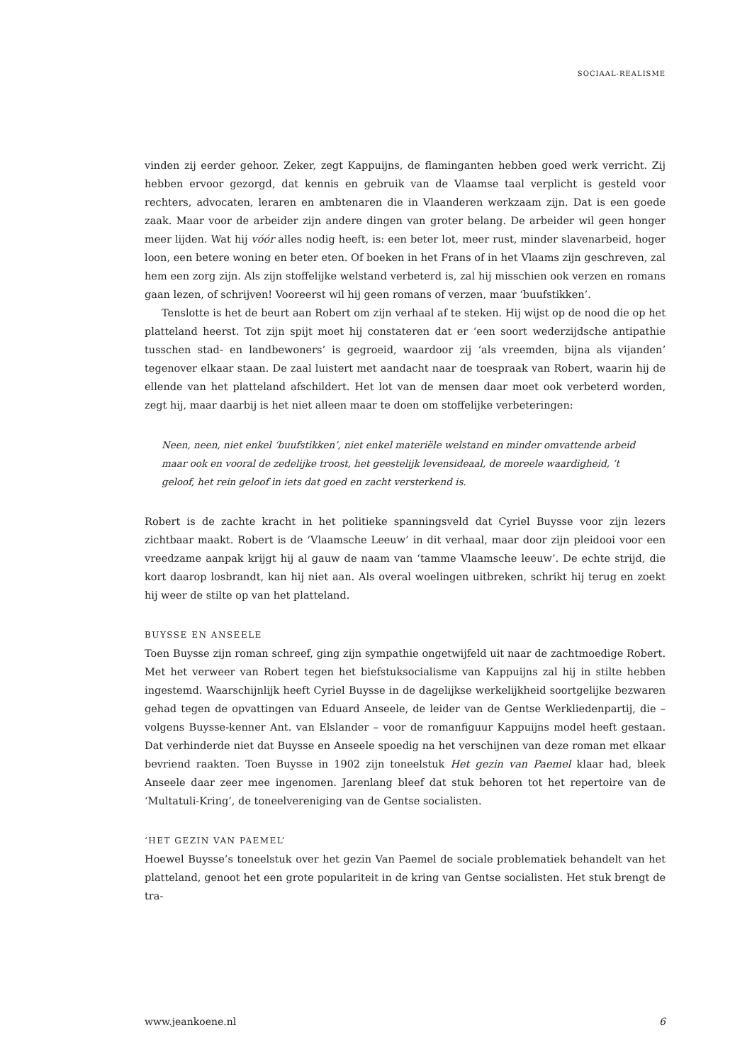SOCIAAL-REALISME
vinden zij eerder gehoor. Zeker, zegt Kappuijns, de flaminganten hebben goed werk verricht. Zij hebben ervoor gezorgd, dat kennis en gebruik van de Vlaamse taal verplicht is gesteld voor rechters, advocaten, leraren en ambtenaren die in Vlaanderen werkzaam zijn. Dat is een goede zaak. Maar voor de arbeider zijn andere dingen van groter belang. De arbeider wil geen honger meer lijden. Wat hij vóór alles nodig heeft, is: een beter lot, meer rust, minder slavenarbeid, hoger loon, een betere woning en beter eten. Of boeken in het Frans of in het Vlaams zijn geschreven, zal hem een zorg zijn. Als zijn stoffelijke welstand verbeterd is, zal hij misschien ook verzen en romans gaan lezen, of schrijven! Vooreerst wil hij geen romans of verzen, maar ‘buufstikken’.
Tenslotte is het de beurt aan Robert om zijn verhaal af te steken. Hij wijst op de nood die op het platteland heerst. Tot zijn spijt moet hij constateren dat er ‘een soort wederzijdsche antipathie tusschen stad- en landbewoners’ is gegroeid, waardoor zij ‘als vreemden, bijna als vijanden’ tegenover elkaar staan. De zaal luistert met aandacht naar de toespraak van Robert, waarin hij de ellende van het platteland afschildert. Het lot van de mensen daar moet ook verbeterd worden, zegt hij, maar daarbij is het niet alleen maar te doen om stoffelijke verbeteringen:
Neen, neen, niet enkel ‘buufstikken’, niet enkel materiële welstand en minder omvattende arbeid maar ook en vooral de zedelijke troost, het geestelijk levensideaal, de moreele waardigheid, ’t geloof, het rein geloof in iets dat goed en zacht versterkend is.
Robert is de zachte kracht in het politieke spanningsveld dat Cyriel Buysse voor zijn lezers zichtbaar maakt. Robert is de ‘Vlaamsche Leeuw’ in dit verhaal, maar door zijn pleidooi voor een vreedzame aanpak krijgt hij al gauw de naam van ‘tamme Vlaamsche leeuw’. De echte strijd, die kort daarop losbrandt, kan hij niet aan. Als overal woelingen uitbreken, schrikt hij terug en zoekt hij weer de stilte op van het platteland.
BUYSSE EN ANSEELE
Toen Buysse zijn roman schreef, ging zijn sympathie ongetwijfeld uit naar de zachtmoedige Robert. Met het verweer van Robert tegen het biefstuksocialisme van Kappuijns zal hij in stilte hebben ingestemd. Waarschijnlijk heeft Cyriel Buysse in de dagelijkse werkelijkheid soortgelijke bezwaren gehad tegen de opvattingen van Eduard Anseele, de leider van de Gentse Werkliedenpartij, die – volgens Buysse-kenner Ant. van Elslander – voor de romanfiguur Kappuijns model heeft gestaan. Dat verhinderde niet dat Buysse en Anseele spoedig na het verschijnen van deze roman met elkaar bevriend raakten. Toen Buysse in 1902 zijn toneelstuk Het gezin van Paemel klaar had, bleek Anseele daar zeer mee ingenomen. Jarenlang bleef dat stuk behoren tot het repertoire van de ‘Multatuli-Kring’, de toneelvereniging van de Gentse socialisten.
‘HET GEZIN VAN PAEMEL’
Hoewel Buysse’s toneelstuk over het gezin Van Paemel de sociale problematiek behandelt van het platteland, genoot het een grote populariteit in de kring van Gentse socialisten. Het stuk brengt de tra-
www.jeankoene.nl 6